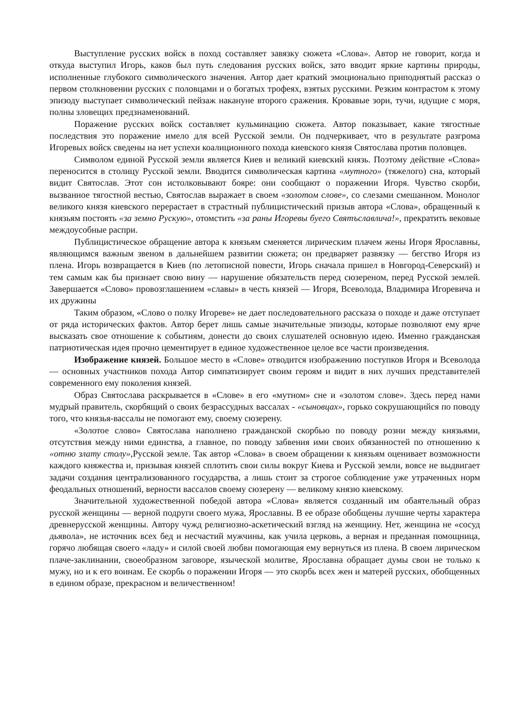Выступление русских войск в поход составляет завязку сюжета «Слова». Автор не говорит, когда и откуда выступил Игорь, каков был путь следования русских войск, зато вводит яркие картины природы, исполненные глубокого символического значения. Автор дает краткий эмоционально приподнятый рассказ о первом столкновении русских с половцами и о богатых трофеях, взятых русскими. Резким контрастом к этому эпизоду выступает символический пейзаж накануне второго сражения. Кровавые зори, тучи, идущие с моря, полны зловещих предзнаменований.
Поражение русских войск составляет кульминацию сюжета. Автор показывает, какие тягостные последствия это поражение имело для всей Русской земли. Он подчеркивает, что в результате разгрома Игоревых войск сведены на нет успехи коалиционного похода киевского князя Святослава против половцев.
Символом единой Русской земли является Киев и великий киевский князь. Поэтому действие «Слова» переносится в столицу Русской земли. Вводится символическая картина «мутного» (тяжелого) сна, который видит Святослав. Этот сон истолковывают бояре: они сообщают о поражении Игоря. Чувство скорби, вызванное тягостной вестью, Святослав выражает в своем «золотом слове», со слезами смешанном. Монолог великого князя киевского перерастает в страстный публицистический призыв автора «Слова», обращенный к князьям постоять «за земно Рускую», отомстить «за раны Игоревы буего Святъславлича!», прекратить вековые междоусобные распри.
Публицистическое обращение автора к князьям сменяется лирическим плачем жены Игоря Ярославны, являющимся важным звеном в дальнейшем развитии сюжета; он предваряет развязку — бегство Игоря из плена. Игорь возвращается в Киев (по летописной повести, Игорь сначала пришел в Новгород-Северский) и тем самым как бы признает свою вину — нарушение обязательств перед сюзереном, перед Русской землей. Завершается «Слово» провозглашением «славы» в честь князей — Игоря, Всеволода, Владимира Игоревича и их дружины
Таким образом, «Слово о полку Игореве» не дает последовательного рассказа о походе и даже отступает от ряда исторических фактов. Автор берет лишь самые значительные эпизоды, которые позволяют ему ярче высказать свое отношение к событиям, донести до своих слушателей основную идею. Именно гражданская патриотическая идея прочно цементирует в единое художественное целое все части произведения.
Изображение князей. Большое место в «Слове» отводится изображению поступков Игоря и Всеволода — основных участников похода Автор симпатизирует своим героям и видит в них лучших представителей современного ему поколения князей.
Образ Святослава раскрывается в «Слове» в его «мутном» сне и «золотом слове». Здесь перед нами мудрый правитель, скорбящий о своих безрассудных вассалах - «сыновцах», горько сокрушающийся по поводу того, что князья-вассалы не помогают ему, своему сюзерену.
«Золотое слово» Святослава наполнено гражданской скорбью по поводу розни между князьями, отсутствия между ними единства, а главное, по поводу забвения ими своих обязанностей по отношению к «отню злату столу», Русской земле. Так автор «Слова» в своем обращении к князьям оценивает возможности каждого княжества и, призывая князей сплотить свои силы вокруг Киева и Русской земли, вовсе не выдвигает задачи создания централизованного государства, а лишь стоит за строгое соблюдение уже утраченных норм феодальных отношений, верности вассалов своему сюзерену — великому князю киевскому.
Значительной художественной победой автора «Слова» является созданный им обаятельный образ русской женщины — верной подруги своего мужа, Ярославны. В ее образе обобщены лучшие черты характера древнерусской женщины. Автору чужд религиозно-аскетический взгляд на женщину. Нет, женщина не «сосуд дьявола», не источник всех бед и несчастий мужчины, как учила церковь, а верная и преданная помощница, горячо любящая своего «ладу» и силой своей любви помогающая ему вернуться из плена. В своем лирическом плаче-заклинании, своеобразном заговоре, языческой молитве, Ярославна обращает думы свои не только к мужу, но и к его воинам. Ее скорбь о поражении Игоря — это скорбь всех жен и матерей русских, обобщенных в едином образе, прекрасном и величественном!